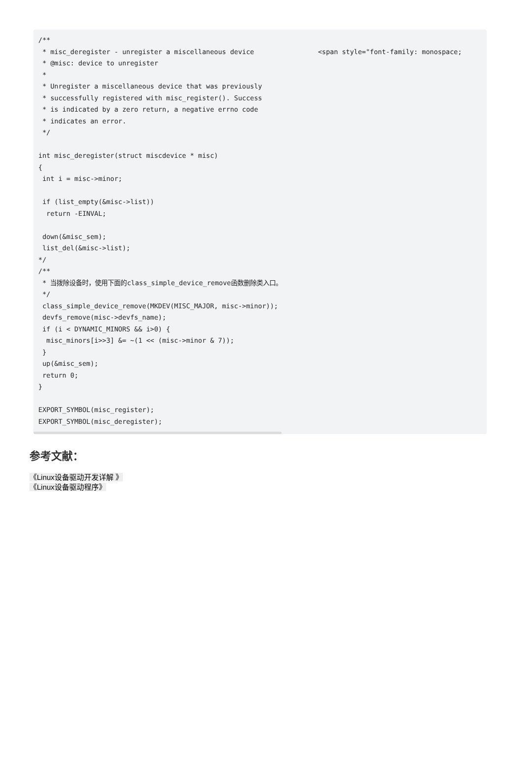/**
 * misc_deregister - unregister a miscellaneous device                <span style="font-family: monospace;
 * @misc: device to unregister
 *
 * Unregister a miscellaneous device that was previously
 * successfully registered with misc_register(). Success
 * is indicated by a zero return, a negative errno code
 * indicates an error.
 */

int misc_deregister(struct miscdevice * misc)
{
 int i = misc->minor;

 if (list_empty(&misc->list))
  return -EINVAL;

 down(&misc_sem);
 list_del(&misc->list);
*/
/**
 * 当拨除设备时，使用下面的class_simple_device_remove函数删除类入口。
 */
 class_simple_device_remove(MKDEV(MISC_MAJOR, misc->minor));
 devfs_remove(misc->devfs_name);
 if (i < DYNAMIC_MINORS && i>0) {
  misc_minors[i>>3] &= ~(1 << (misc->minor & 7));
 }
 up(&misc_sem);
 return 0;
}

EXPORT_SYMBOL(misc_register);
EXPORT_SYMBOL(misc_deregister);
参考文献：
《Linux设备驱动开发详解 》
《Linux设备驱动程序》